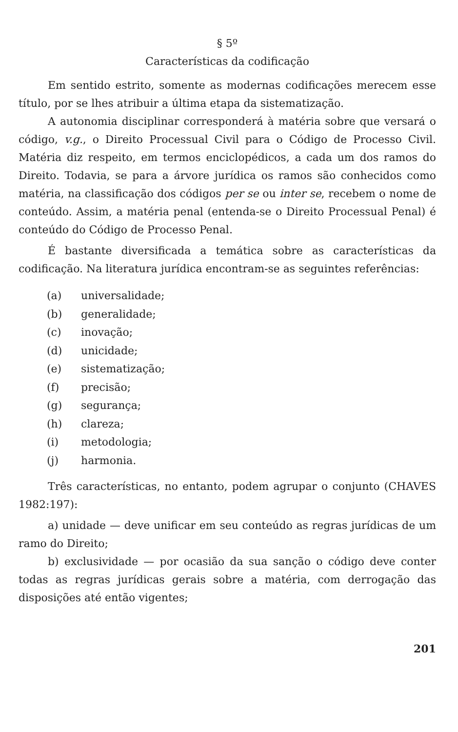§ 5º
Características da codificação
Em sentido estrito, somente as modernas codificações merecem esse título, por se lhes atribuir a última etapa da sistematização.
A autonomia disciplinar corresponderá à matéria sobre que versará o código, v.g., o Direito Processual Civil para o Código de Processo Civil. Matéria diz respeito, em termos enciclopédicos, a cada um dos ramos do Direito. Todavia, se para a árvore jurídica os ramos são conhecidos como matéria, na classificação dos códigos per se ou inter se, recebem o nome de conteúdo. Assim, a matéria penal (entenda-se o Direito Processual Penal) é conteúdo do Código de Processo Penal.
É bastante diversificada a temática sobre as características da codificação. Na literatura jurídica encontram-se as seguintes referências:
(a) universalidade;
(b) generalidade;
(c) inovação;
(d) unicidade;
(e) sistematização;
(f) precisão;
(g) segurança;
(h) clareza;
(i) metodologia;
(j) harmonia.
Três características, no entanto, podem agrupar o conjunto (CHAVES 1982:197):
a) unidade — deve unificar em seu conteúdo as regras jurídicas de um ramo do Direito;
b) exclusividade — por ocasião da sua sanção o código deve conter todas as regras jurídicas gerais sobre a matéria, com derrogação das disposições até então vigentes;
201